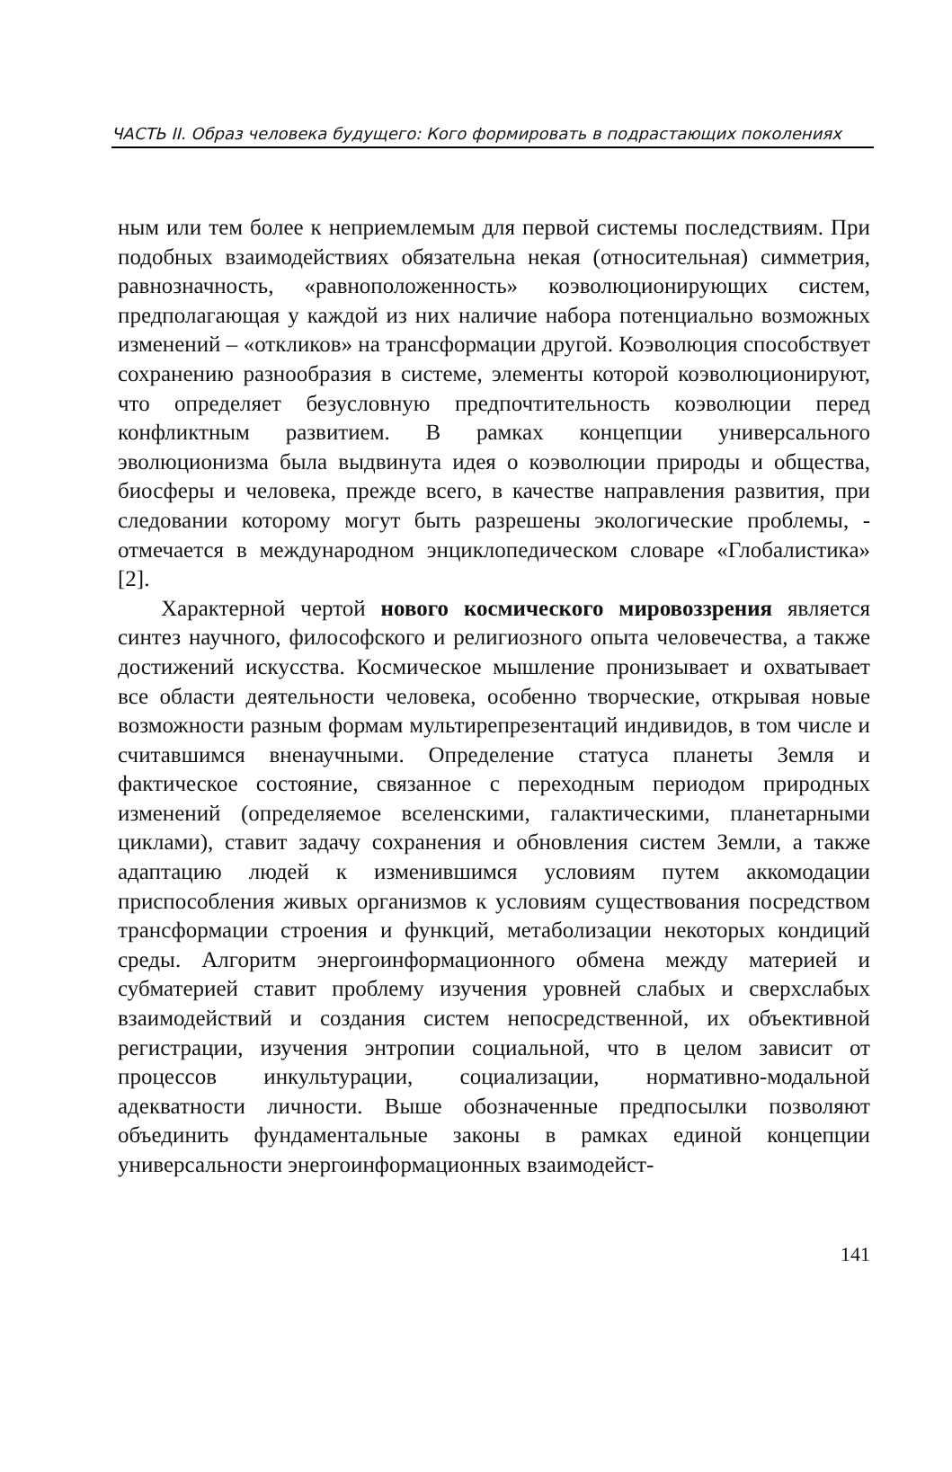ЧАСТЬ II. Образ человека будущего: Кого формировать в подрастающих поколениях
ным или тем более к неприемлемым для первой системы последствиям. При подобных взаимодействиях обязательна некая (относительная) симметрия, равнозначность, «равноположенность» коэволюционирующих систем, предполагающая у каждой из них наличие набора потенциально возможных изменений – «откликов» на трансформации другой. Коэволюция способствует сохранению разнообразия в системе, элементы которой коэволюционируют, что определяет безусловную предпочтительность коэволюции перед конфликтным развитием. В рамках концепции универсального эволюционизма была выдвинута идея о коэволюции природы и общества, биосферы и человека, прежде всего, в качестве направления развития, при следовании которому могут быть разрешены экологические проблемы, - отмечается в международном энциклопедическом словаре «Глобалистика» [2].
Характерной чертой нового космического мировоззрения является синтез научного, философского и религиозного опыта человечества, а также достижений искусства. Космическое мышление пронизывает и охватывает все области деятельности человека, особенно творческие, открывая новые возможности разным формам мультирепрезентаций индивидов, в том числе и считавшимся вненаучными. Определение статуса планеты Земля и фактическое состояние, связанное с переходным периодом природных изменений (определяемое вселенскими, галактическими, планетарными циклами), ставит задачу сохранения и обновления систем Земли, а также адаптацию людей к изменившимся условиям путем аккомодации приспособления живых организмов к условиям существования посредством трансформации строения и функций, метаболизации некоторых кондиций среды. Алгоритм энергоинформационного обмена между материей и субматерией ставит проблему изучения уровней слабых и сверхслабых взаимодействий и создания систем непосредственной, их объективной регистрации, изучения энтропии социальной, что в целом зависит от процессов инкультурации, социализации, нормативно-модальной адекватности личности. Выше обозначенные предпосылки позволяют объединить фундаментальные законы в рамках единой концепции универсальности энергоинформационных взаимодейст-
141